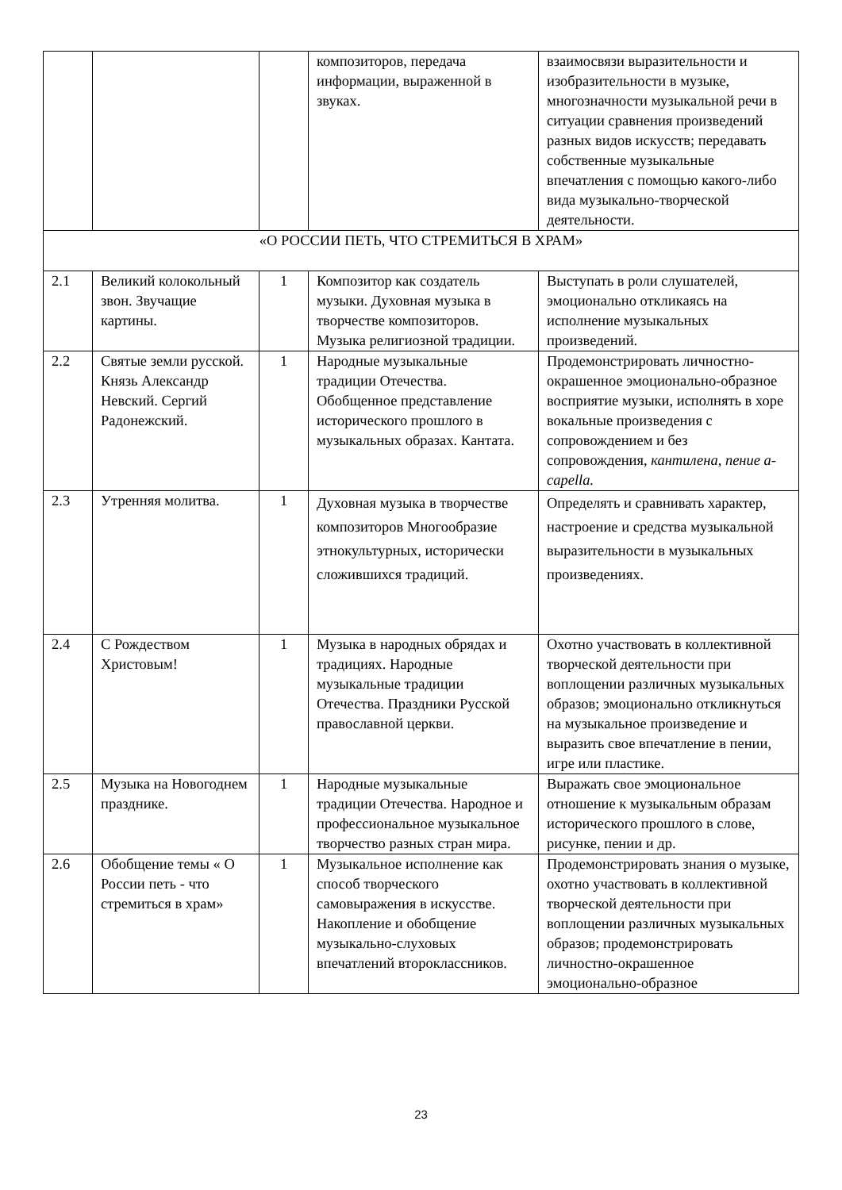| | | | композиторов, передача информации, выраженной в звуках. | взаимосвязи выразительности и изобразительности в музыке, многозначности музыкальной речи в ситуации сравнения произведений разных видов искусств; передавать собственные музыкальные впечатления с помощью какого-либо вида музыкально-творческой деятельности. |
| «О РОССИИ ПЕТЬ, ЧТО СТРЕМИТЬСЯ В ХРАМ» | | | | |
| 2.1 | Великий колокольный звон. Звучащие картины. | 1 | Композитор как создатель музыки. Духовная музыка в творчестве композиторов. Музыка религиозной традиции. | Выступать в роли слушателей, эмоционально откликаясь на исполнение музыкальных произведений. |
| 2.2 | Святые земли русской. Князь Александр Невский. Сергий Радонежский. | 1 | Народные музыкальные традиции Отечества. Обобщенное представление исторического прошлого в музыкальных образах. Кантата. | Продемонстрировать личностно-окрашенное эмоционально-образное восприятие музыки, исполнять в хоре вокальные произведения с сопровождением и без сопровождения, кантилена, пение a-capella. |
| 2.3 | Утренняя молитва. | 1 | Духовная музыка в творчестве композиторов Многообразие этнокультурных, исторически сложившихся традиций. | Определять и сравнивать характер, настроение и средства музыкальной выразительности в музыкальных произведениях. |
| 2.4 | С Рождеством Христовым! | 1 | Музыка в народных обрядах и традициях. Народные музыкальные традиции Отечества. Праздники Русской православной церкви. | Охотно участвовать в коллективной творческой деятельности при воплощении различных музыкальных образов; эмоционально откликнуться на музыкальное произведение и выразить свое впечатление в пении, игре или пластике. |
| 2.5 | Музыка на Новогоднем празднике. | 1 | Народные музыкальные традиции Отечества. Народное и профессиональное музыкальное творчество разных стран мира. | Выражать свое эмоциональное отношение к музыкальным образам исторического прошлого в слове, рисунке, пении и др. |
| 2.6 | Обобщение темы « О России петь - что стремиться в храм» | 1 | Музыкальное исполнение как способ творческого самовыражения в искусстве. Накопление и обобщение музыкально-слуховых впечатлений второклассников. | Продемонстрировать знания о музыке, охотно участвовать в коллективной творческой деятельности при воплощении различных музыкальных образов; продемонстрировать личностно-окрашенное эмоционально-образное |
23